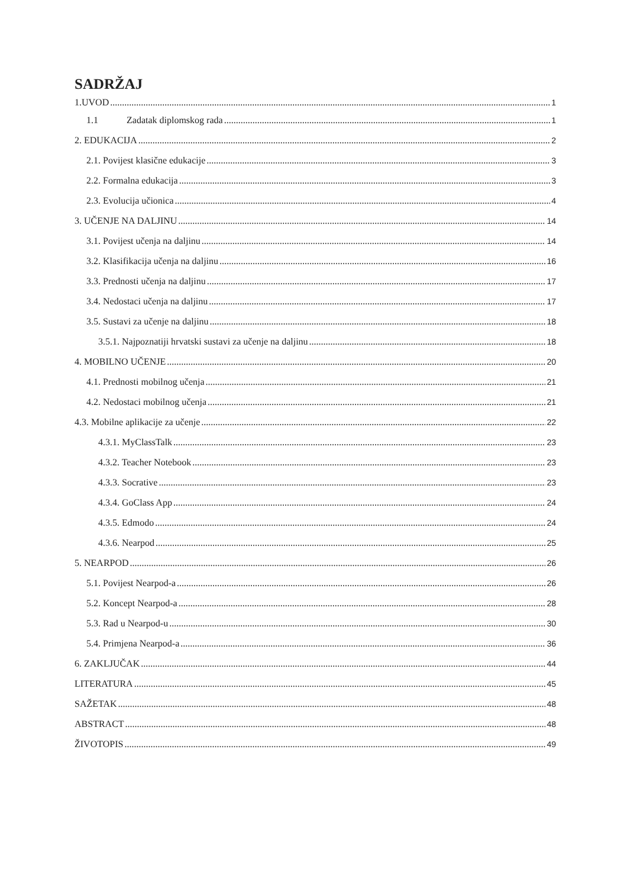SADRŽAJ
1.UVOD 1
1.1 Zadatak diplomskog rada 1
2. EDUKACIJA 2
2.1. Povijest klasične edukacije 3
2.2. Formalna edukacija 3
2.3. Evolucija učionica 4
3. UČENJE NA DALJINU 14
3.1. Povijest učenja na daljinu 14
3.2. Klasifikacija učenja na daljinu 16
3.3. Prednosti učenja na daljinu 17
3.4. Nedostaci učenja na daljinu 17
3.5. Sustavi za učenje na daljinu 18
3.5.1. Najpoznatiji hrvatski sustavi za učenje na daljinu 18
4. MOBILNO UČENJE 20
4.1. Prednosti mobilnog učenja 21
4.2. Nedostaci mobilnog učenja 21
4.3. Mobilne aplikacije za učenje 22
4.3.1. MyClassTalk 23
4.3.2. Teacher Notebook 23
4.3.3. Socrative 23
4.3.4. GoClass App 24
4.3.5. Edmodo 24
4.3.6. Nearpod 25
5. NEARPOD 26
5.1. Povijest Nearpod-a 26
5.2. Koncept Nearpod-a 28
5.3. Rad u Nearpod-u 30
5.4. Primjena Nearpod-a 36
6. ZAKLJUČAK 44
LITERATURA 45
SAŽETAK 48
ABSTRACT 48
ŽIVOTOPIS 49